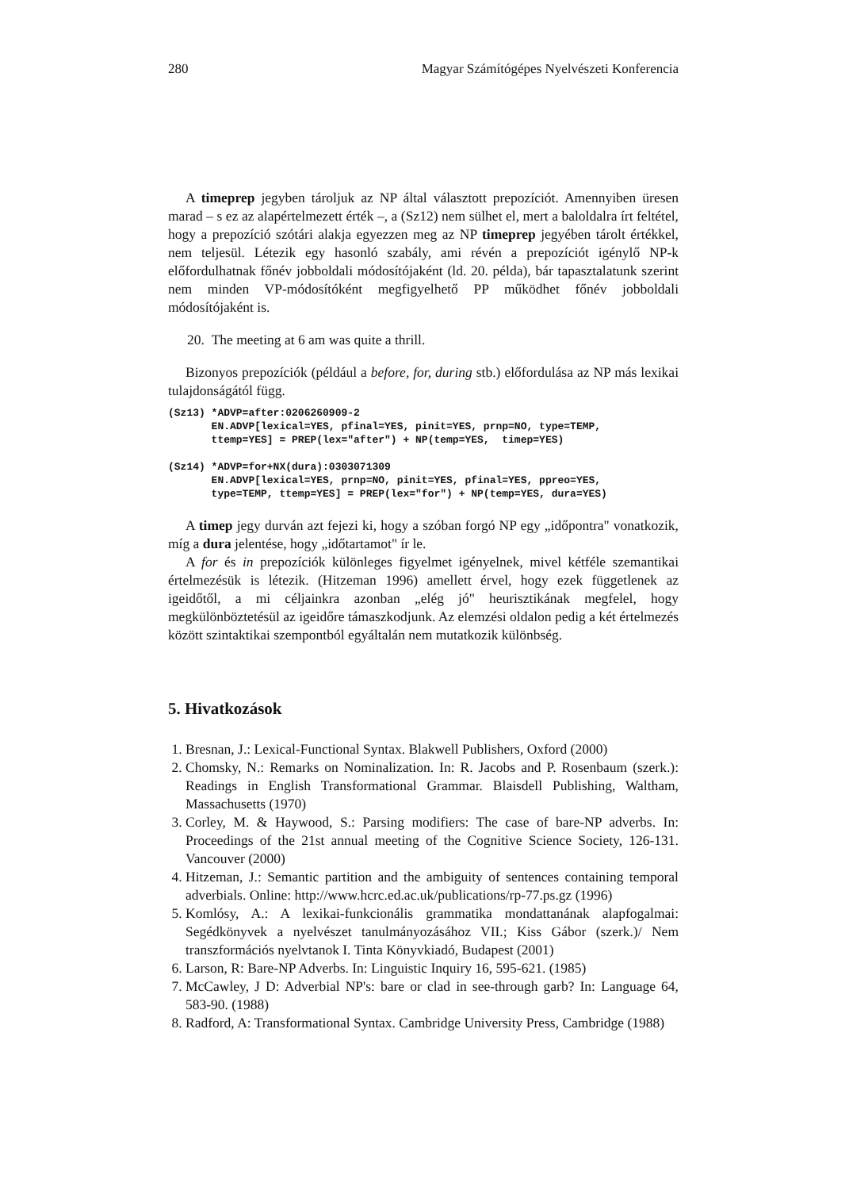280 Magyar Számítógépes Nyelvészeti Konferencia
A timeprep jegyben tároljuk az NP által választott prepozíciót. Amennyiben üresen marad – s ez az alapértelmezett érték –, a (Sz12) nem sülhet el, mert a baloldalra írt feltétel, hogy a prepozíció szótári alakja egyezzen meg az NP timeprep jegyében tárolt értékkel, nem teljesül. Létezik egy hasonló szabály, ami révén a prepozíciót igénylő NP-k előfordulhatnak főnév jobboldali módosítójaként (ld. 20. példa), bár tapasztalatunk szerint nem minden VP-módosítóként megfigyelhető PP működhet főnév jobboldali módosítójaként is.
20. The meeting at 6 am was quite a thrill.
Bizonyos prepozíciók (például a before, for, during stb.) előfordulása az NP más lexikai tulajdonságától függ.
(Sz13) *ADVP=after:0206260909-2
       EN.ADVP[lexical=YES, pfinal=YES, pinit=YES, prnp=NO, type=TEMP,
       ttemp=YES] = PREP(lex="after") + NP(temp=YES,  timep=YES)

(Sz14) *ADVP=for+NX(dura):0303071309
       EN.ADVP[lexical=YES, prnp=NO, pinit=YES, pfinal=YES, ppreo=YES,
       type=TEMP, ttemp=YES] = PREP(lex="for") + NP(temp=YES, dura=YES)
A timep jegy durván azt fejezi ki, hogy a szóban forgó NP egy „időpontra" vonatkozik, míg a dura jelentése, hogy „időtartamot" ír le.
A for és in prepozíciók különleges figyelmet igényelnek, mivel kétféle szemantikai értelmezésük is létezik. (Hitzeman 1996) amellett érvel, hogy ezek függetlenek az igeidőtől, a mi céljainkra azonban „elég jó" heurisztikának megfelel, hogy megkülönböztetésül az igeidőre támaszkodjunk. Az elemzési oldalon pedig a két értelmezés között szintaktikai szempontból egyáltalán nem mutatkozik különbség.
5. Hivatkozások
1. Bresnan, J.: Lexical-Functional Syntax. Blakwell Publishers, Oxford (2000)
2. Chomsky, N.: Remarks on Nominalization. In: R. Jacobs and P. Rosenbaum (szerk.): Readings in English Transformational Grammar. Blaisdell Publishing, Waltham, Massachusetts (1970)
3. Corley, M. & Haywood, S.: Parsing modifiers: The case of bare-NP adverbs. In: Proceedings of the 21st annual meeting of the Cognitive Science Society, 126-131. Vancouver (2000)
4. Hitzeman, J.: Semantic partition and the ambiguity of sentences containing temporal adverbials. Online: http://www.hcrc.ed.ac.uk/publications/rp-77.ps.gz (1996)
5. Komlósy, A.: A lexikai-funkcionális grammatika mondattanának alapfogalmai: Segédkönyvek a nyelvészet tanulmányozásához VII.; Kiss Gábor (szerk.)/ Nem transzformációs nyelvtanok I. Tinta Könyvkiadó, Budapest (2001)
6. Larson, R: Bare-NP Adverbs. In: Linguistic Inquiry 16, 595-621. (1985)
7. McCawley, J D: Adverbial NP's: bare or clad in see-through garb? In: Language 64, 583-90. (1988)
8. Radford, A: Transformational Syntax. Cambridge University Press, Cambridge (1988)